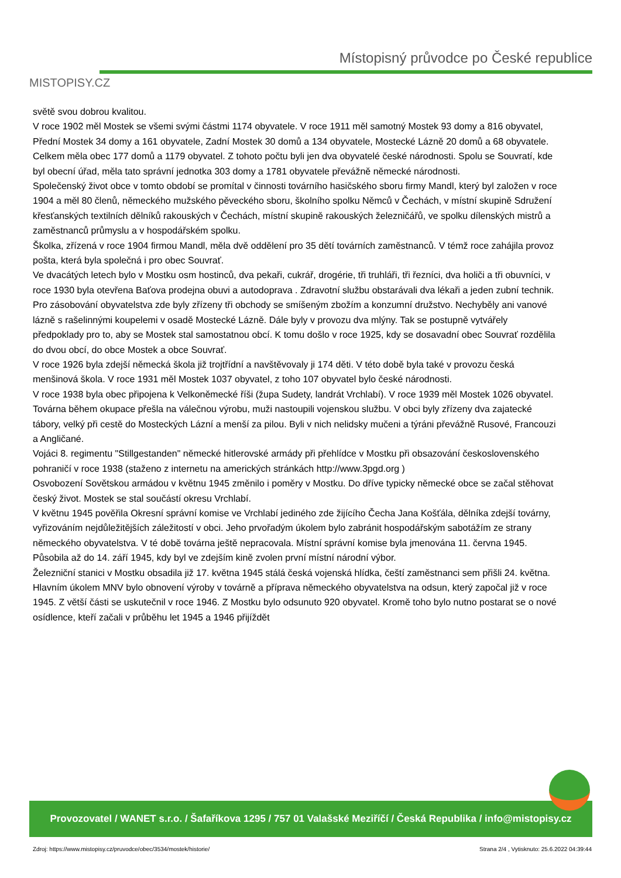MISTOPISY.CZ
Místopisný průvodce po České republice
světě svou dobrou kvalitou.
V roce 1902 měl Mostek se všemi svými částmi 1174 obyvatele. V roce 1911 měl samotný Mostek 93 domy a 816 obyvatel, Přední Mostek 34 domy a 161 obyvatele, Zadní Mostek 30 domů a 134 obyvatele, Mostecké Lázně 20 domů a 68 obyvatele. Celkem měla obec 177 domů a 1179 obyvatel. Z tohoto počtu byli jen dva obyvatelé české národnosti. Spolu se Souvratí, kde byl obecní úřad, měla tato správní jednotka 303 domy a 1781 obyvatele převážně německé národnosti.
Společenský život obce v tomto období se promítal v činnosti továrního hasičského sboru firmy Mandl, který byl založen v roce 1904 a měl 80 členů, německého mužského pěveckého sboru, školního spolku Němců v Čechách, v místní skupině Sdružení křesťanských textilních dělníků rakouských v Čechách, místní skupině rakouských železničářů, ve spolku dílenských mistrů a zaměstnanců průmyslu a v hospodářském spolku.
Školka, zřízená v roce 1904 firmou Mandl, měla dvě oddělení pro 35 dětí továrních zaměstnanců. V témž roce zahájila provoz pošta, která byla společná i pro obec Souvrať.
Ve dvacátých letech bylo v Mostku osm hostinců, dva pekaři, cukrář, drogérie, tři truhláři, tři řezníci, dva holiči a tři obuvníci, v roce 1930 byla otevřena Baťova prodejna obuvi a autodoprava . Zdravotní službu obstarávali dva lékaři a jeden zubní technik. Pro zásobování obyvatelstva zde byly zřízeny tři obchody se smíšeným zbožím a konzumní družstvo. Nechyběly ani vanové lázně s rašelinnými koupelemi v osadě Mostecké Lázně. Dále byly v provozu dva mlýny. Tak se postupně vytvářely předpoklady pro to, aby se Mostek stal samostatnou obcí. K tomu došlo v roce 1925, kdy se dosavadní obec Souvrať rozdělila do dvou obcí, do obce Mostek a obce Souvrať.
V roce 1926 byla zdejší německá škola již trojtřídní a navštěvovaly ji 174 děti. V této době byla také v provozu česká menšinová škola. V roce 1931 měl Mostek 1037 obyvatel, z toho 107 obyvatel bylo české národnosti.
V roce 1938 byla obec připojena k Velkoněmecké říši (župa Sudety, landrát Vrchlabí). V roce 1939 měl Mostek 1026 obyvatel. Továrna během okupace přešla na válečnou výrobu, muži nastoupili vojenskou službu. V obci byly zřízeny dva zajatecké tábory, velký při cestě do Mosteckých Lázní a menší za pilou. Byli v nich nelidsky mučeni a týráni převážně Rusové, Francouzi a Angličané.
Vojáci 8. regimentu "Stillgestanden" německé hitlerovské armády při přehlídce v Mostku při obsazování československého pohraničí v roce 1938 (staženo z internetu na amerických stránkách http://www.3pgd.org )
Osvobození Sovětskou armádou v květnu 1945 změnilo i poměry v Mostku. Do dříve typicky německé obce se začal stěhovat český život. Mostek se stal součástí okresu Vrchlabí.
V květnu 1945 pověřila Okresní správní komise ve Vrchlabí jediného zde žijícího Čecha Jana Košťála, dělníka zdejší továrny, vyřizováním nejdůležitějších záležitostí v obci. Jeho prvořadým úkolem bylo zabránit hospodářským sabotážím ze strany německého obyvatelstva. V té době továrna ještě nepracovala. Místní správní komise byla jmenována 11. června 1945. Působila až do 14. září 1945, kdy byl ve zdejším kině zvolen první místní národní výbor.
Železniční stanici v Mostku obsadila již 17. května 1945 stálá česká vojenská hlídka, čeští zaměstnanci sem přišli 24. května.
Hlavním úkolem MNV bylo obnovení výroby v továrně a příprava německého obyvatelstva na odsun, který započal již v roce 1945. Z větší části se uskutečnil v roce 1946. Z Mostku bylo odsunuto 920 obyvatel. Kromě toho bylo nutno postarat se o nové osídlence, kteří začali v průběhu let 1945 a 1946 přijíždět
Provozovatel / WANET s.r.o. / Šafaříkova 1295 / 757 01 Valašské Meziříčí / Česká Republika / info@mistopisy.cz
Zdroj: https://www.mistopisy.cz/pruvodce/obec/3534/mostek/historie/ Strana 2/4 , Vytisknuto: 25.6.2022 04:39:44